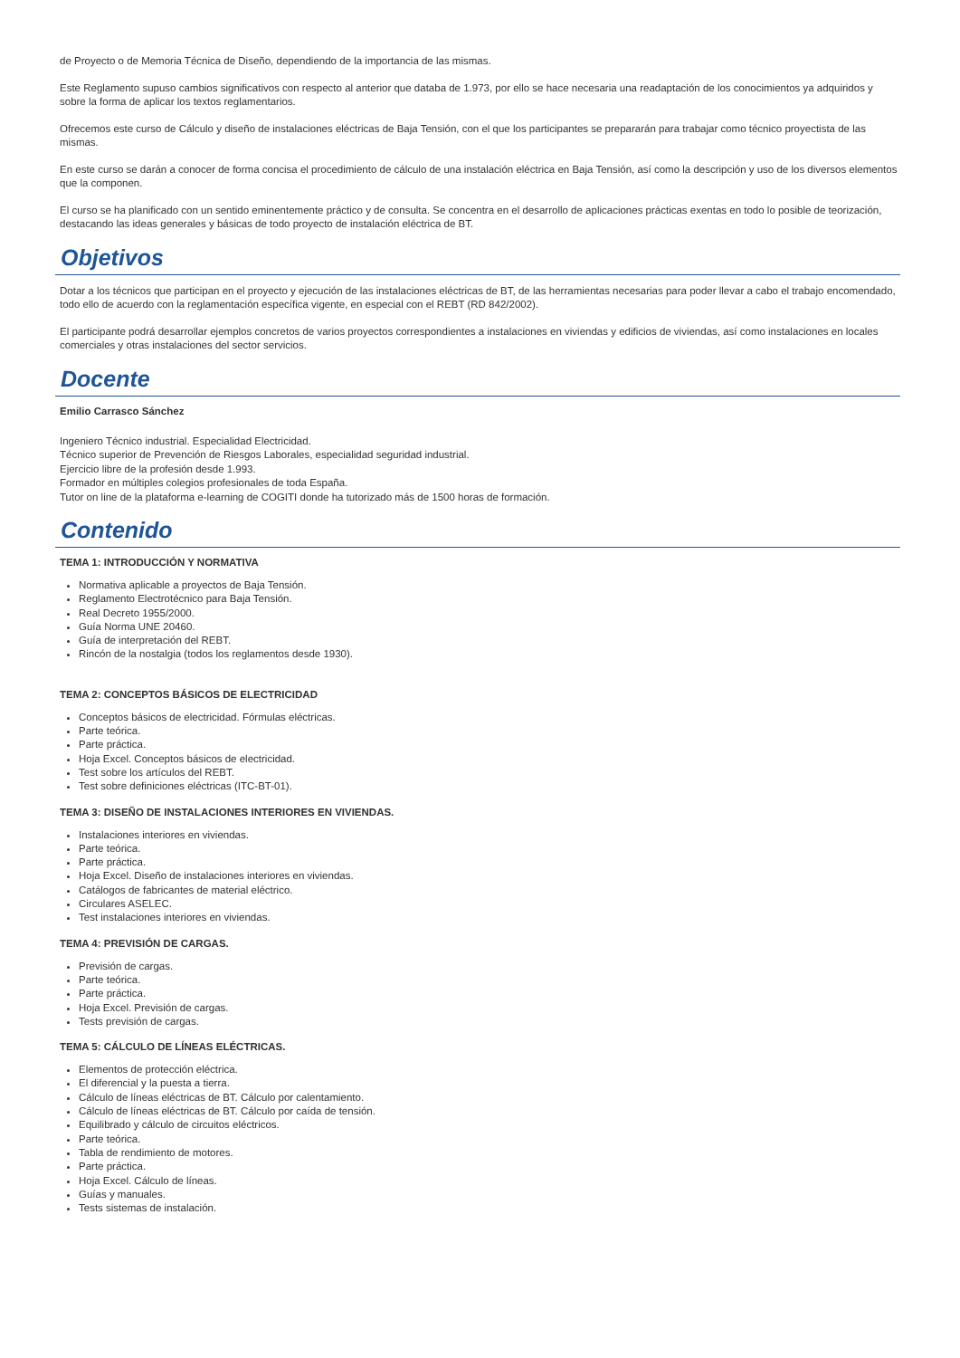de Proyecto o de Memoria Técnica de Diseño, dependiendo de la importancia de las mismas.
Este Reglamento supuso cambios significativos con respecto al anterior que databa de 1.973, por ello se hace necesaria una readaptación de los conocimientos ya adquiridos y sobre la forma de aplicar los textos reglamentarios.
Ofrecemos este curso de Cálculo y diseño de instalaciones eléctricas de Baja Tensión, con el que los participantes se prepararán para trabajar como técnico proyectista de las mismas.
En este curso se darán a conocer de forma concisa el procedimiento de cálculo de una instalación eléctrica en Baja Tensión, así como la descripción y uso de los diversos elementos que la componen.
El curso se ha planificado con un sentido eminentemente práctico y de consulta. Se concentra en el desarrollo de aplicaciones prácticas exentas en todo lo posible de teorización, destacando las ideas generales y básicas de todo proyecto de instalación eléctrica de BT.
Objetivos
Dotar a los técnicos que participan en el proyecto y ejecución de las instalaciones eléctricas de BT, de las herramientas necesarias para poder llevar a cabo el trabajo encomendado, todo ello de acuerdo con la reglamentación específica vigente, en especial con el REBT (RD 842/2002).
El participante podrá desarrollar ejemplos concretos de varios proyectos correspondientes a instalaciones en viviendas y edificios de viviendas, así como instalaciones en locales comerciales y otras instalaciones del sector servicios.
Docente
Emilio Carrasco Sánchez
Ingeniero Técnico industrial. Especialidad Electricidad.
Técnico superior de Prevención de Riesgos Laborales, especialidad seguridad industrial.
Ejercicio libre de la profesión desde 1.993.
Formador en múltiples colegios profesionales de toda España.
Tutor on line de la plataforma e-learning de COGITI donde ha tutorizado más de 1500 horas de formación.
Contenido
TEMA 1: INTRODUCCIÓN Y NORMATIVA
Normativa aplicable a proyectos de Baja Tensión.
Reglamento Electrotécnico para Baja Tensión.
Real Decreto 1955/2000.
Guía Norma UNE 20460.
Guía de interpretación del REBT.
Rincón de la nostalgia (todos los reglamentos desde 1930).
TEMA 2: CONCEPTOS BÁSICOS DE ELECTRICIDAD
Conceptos básicos de electricidad. Fórmulas eléctricas.
Parte teórica.
Parte práctica.
Hoja Excel. Conceptos básicos de electricidad.
Test sobre los artículos del REBT.
Test sobre definiciones eléctricas (ITC-BT-01).
TEMA 3: DISEÑO DE INSTALACIONES INTERIORES EN VIVIENDAS.
Instalaciones interiores en viviendas.
Parte teórica.
Parte práctica.
Hoja Excel. Diseño de instalaciones interiores en viviendas.
Catálogos de fabricantes de material eléctrico.
Circulares ASELEC.
Test instalaciones interiores en viviendas.
TEMA 4: PREVISIÓN DE CARGAS.
Previsión de cargas.
Parte teórica.
Parte práctica.
Hoja Excel. Previsión de cargas.
Tests previsión de cargas.
TEMA 5: CÁLCULO DE LÍNEAS ELÉCTRICAS.
Elementos de protección eléctrica.
El diferencial y la puesta a tierra.
Cálculo de líneas eléctricas de BT. Cálculo por calentamiento.
Cálculo de líneas eléctricas de BT. Cálculo por caída de tensión.
Equilibrado y cálculo de circuitos eléctricos.
Parte teórica.
Tabla de rendimiento de motores.
Parte práctica.
Hoja Excel. Cálculo de líneas.
Guías y manuales.
Tests sistemas de instalación.